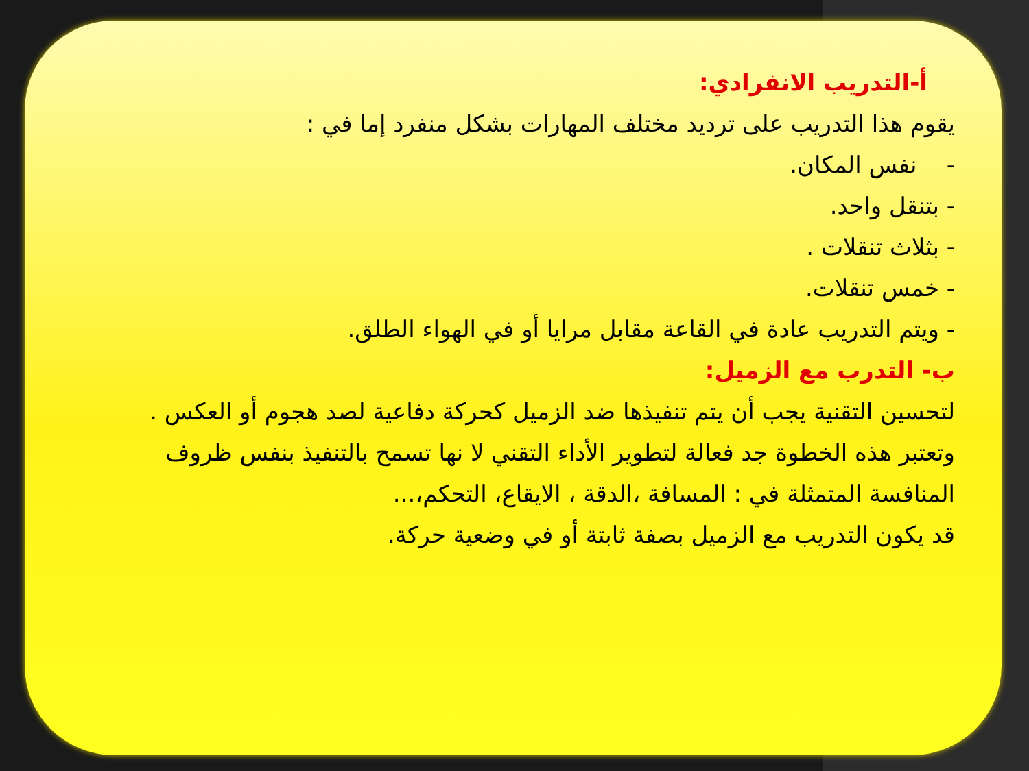أ-التدريب الانفرادي:
يقوم هذا التدريب على ترديد مختلف المهارات بشكل منفرد إما في :
- نفس المكان.
- بتنقل واحد.
- بثلاث تنقلات .
- خمس تنقلات.
- ويتم التدريب عادة في القاعة مقابل مرايا أو في الهواء الطلق.
ب- التدرب مع الزميل:
لتحسين التقنية يجب أن يتم تنفيذها ضد الزميل كحركة دفاعية لصد هجوم أو العكس .
وتعتبر هذه الخطوة جد فعالة لتطوير الأداء التقني لا نها تسمح بالتنفيذ بنفس ظروف المنافسة المتمثلة في : المسافة ،الدقة ، الايقاع، التحكم،...
قد يكون التدريب مع الزميل بصفة ثابتة أو في وضعية حركة.